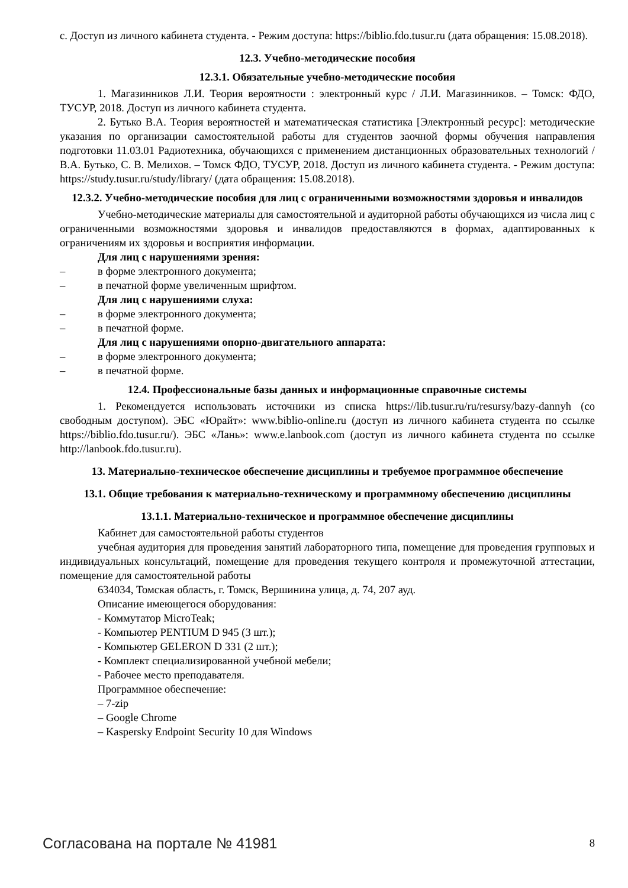с. Доступ из личного кабинета студента. - Режим доступа: https://biblio.fdo.tusur.ru (дата обращения: 15.08.2018).
12.3. Учебно-методические пособия
12.3.1. Обязательные учебно-методические пособия
1. Магазинников Л.И. Теория вероятности : электронный курс / Л.И. Магазинников. – Томск: ФДО, ТУСУР, 2018. Доступ из личного кабинета студента.
2. Бутько В.А. Теория вероятностей и математическая статистика [Электронный ресурс]: методические указания по организации самостоятельной работы для студентов заочной формы обучения направления подготовки 11.03.01 Радиотехника, обучающихся с применением дистанционных образовательных технологий / В.А. Бутько, С. В. Мелихов. – Томск ФДО, ТУСУР, 2018. Доступ из личного кабинета студента. - Режим доступа: https://study.tusur.ru/study/library/ (дата обращения: 15.08.2018).
12.3.2. Учебно-методические пособия для лиц с ограниченными возможностями здоровья и инвалидов
Учебно-методические материалы для самостоятельной и аудиторной работы обучающихся из числа лиц с ограниченными возможностями здоровья и инвалидов предоставляются в формах, адаптированных к ограничениям их здоровья и восприятия информации.
Для лиц с нарушениями зрения:
– в форме электронного документа;
– в печатной форме увеличенным шрифтом.
Для лиц с нарушениями слуха:
– в форме электронного документа;
– в печатной форме.
Для лиц с нарушениями опорно-двигательного аппарата:
– в форме электронного документа;
– в печатной форме.
12.4. Профессиональные базы данных и информационные справочные системы
1. Рекомендуется использовать источники из списка https://lib.tusur.ru/ru/resursy/bazy-dannyh (со свободным доступом). ЭБС «Юрайт»: www.biblio-online.ru (доступ из личного кабинета студента по ссылке https://biblio.fdo.tusur.ru/). ЭБС «Лань»: www.e.lanbook.com (доступ из личного кабинета студента по ссылке http://lanbook.fdo.tusur.ru).
13. Материально-техническое обеспечение дисциплины и требуемое программное обеспечение
13.1. Общие требования к материально-техническому и программному обеспечению дисциплины
13.1.1. Материально-техническое и программное обеспечение дисциплины
Кабинет для самостоятельной работы студентов
учебная аудитория для проведения занятий лабораторного типа, помещение для проведения групповых и индивидуальных консультаций, помещение для проведения текущего контроля и промежуточной аттестации, помещение для самостоятельной работы
634034, Томская область, г. Томск, Вершинина улица, д. 74, 207 ауд.
Описание имеющегося оборудования:
- Коммутатор MicroTeak;
- Компьютер PENTIUM D 945 (3 шт.);
- Компьютер GELERON D 331 (2 шт.);
- Комплект специализированной учебной мебели;
- Рабочее место преподавателя.
Программное обеспечение:
– 7-zip
– Google Chrome
– Kaspersky Endpoint Security 10 для Windows
Согласована на портале № 41981 8